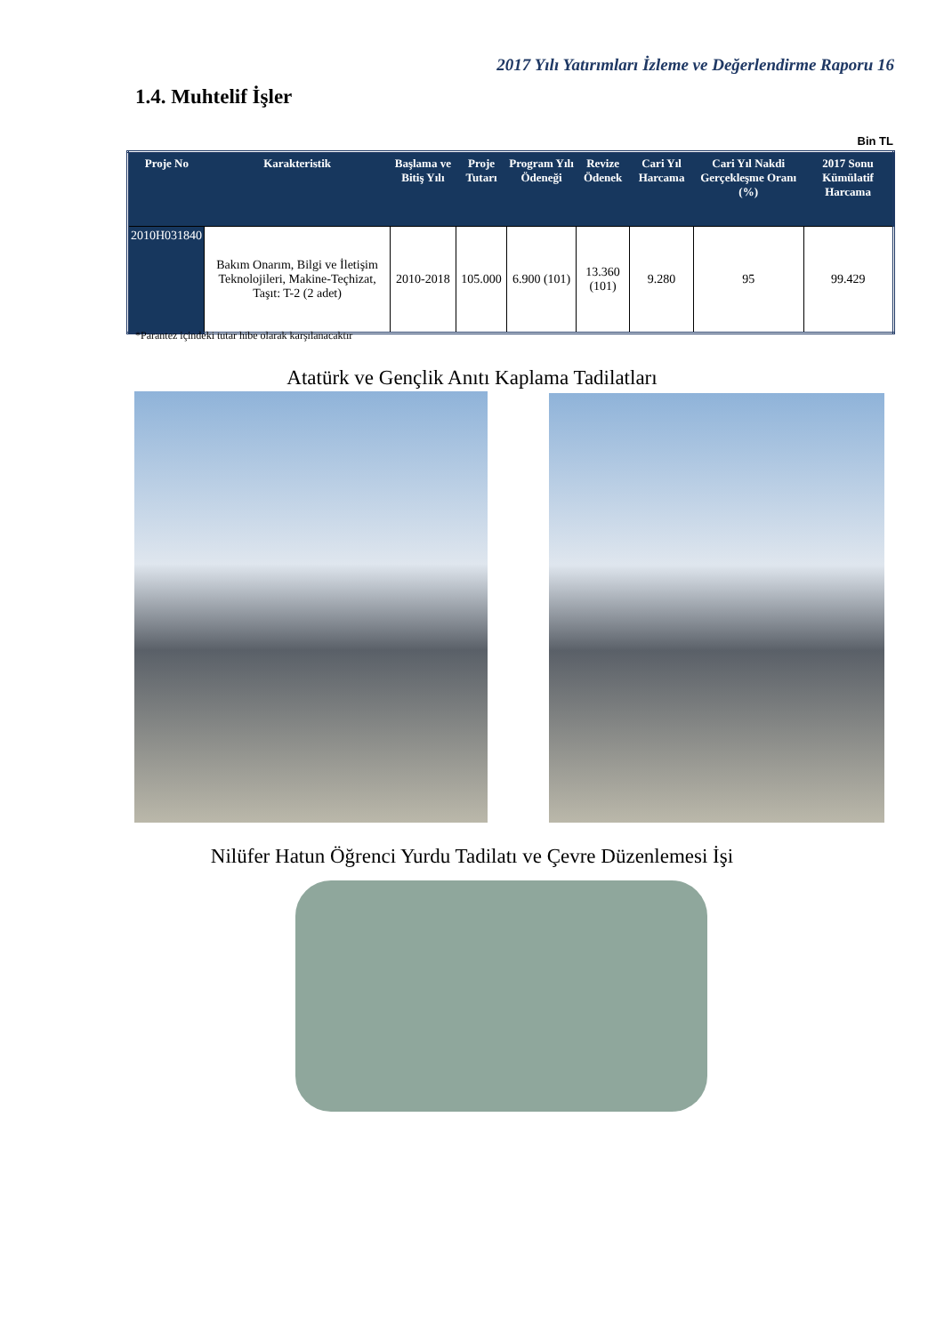2017 Yılı Yatırımları İzleme ve Değerlendirme Raporu 16
1.4. Muhtelif İşler
Bin TL
| Proje No | Karakteristik | Başlama ve Bitiş Yılı | Proje Tutarı | Program Yılı Ödeneği | Revize Ödenek | Cari Yıl Harcama | Cari Yıl Nakdi Gerçekleşme Oranı (%) | 2017 Sonu Kümülatif Harcama |
| --- | --- | --- | --- | --- | --- | --- | --- | --- |
| 2010H031840 | Bakım Onarım, Bilgi ve İletişim Teknolojileri, Makine-Teçhizat, Taşıt: T-2 (2 adet) | 2010-2018 | 105.000 | 6.900 (101) | 13.360 (101) | 9.280 | 95 | 99.429 |
*Parantez içindeki tutar hibe olarak karşılanacaktır
Atatürk ve Gençlik Anıtı Kaplama Tadilatları
Nilüfer Hatun Öğrenci Yurdu Tadilatı ve Çevre Düzenlemesi İşi